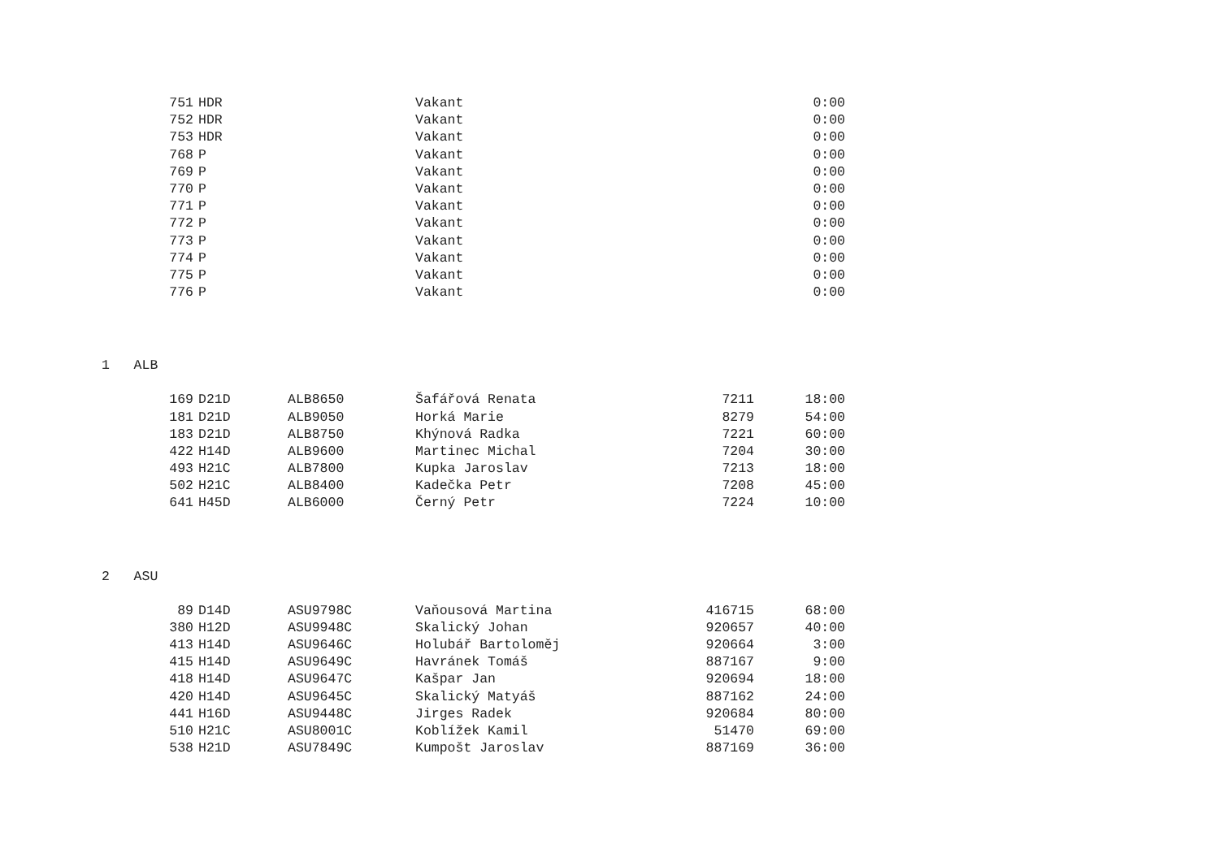| 751 | HDR | | Vakant | | 0:00 |
| 752 | HDR | | Vakant | | 0:00 |
| 753 | HDR | | Vakant | | 0:00 |
| 768 | P | | Vakant | | 0:00 |
| 769 | P | | Vakant | | 0:00 |
| 770 | P | | Vakant | | 0:00 |
| 771 | P | | Vakant | | 0:00 |
| 772 | P | | Vakant | | 0:00 |
| 773 | P | | Vakant | | 0:00 |
| 774 | P | | Vakant | | 0:00 |
| 775 | P | | Vakant | | 0:00 |
| 776 | P | | Vakant | | 0:00 |
1 ALB
| 169 | D21D | ALB8650 | Šafářová Renata | 7211 | 18:00 |
| 181 | D21D | ALB9050 | Horká Marie | 8279 | 54:00 |
| 183 | D21D | ALB8750 | Khýnová Radka | 7221 | 60:00 |
| 422 | H14D | ALB9600 | Martinec Michal | 7204 | 30:00 |
| 493 | H21C | ALB7800 | Kupka Jaroslav | 7213 | 18:00 |
| 502 | H21C | ALB8400 | Kadečka Petr | 7208 | 45:00 |
| 641 | H45D | ALB6000 | Černý Petr | 7224 | 10:00 |
2 ASU
| 89 | D14D | ASU9798C | Vaňousová Martina | 416715 | 68:00 |
| 380 | H12D | ASU9948C | Skalický Johan | 920657 | 40:00 |
| 413 | H14D | ASU9646C | Holubář Bartoloměj | 920664 | 3:00 |
| 415 | H14D | ASU9649C | Havránek Tomáš | 887167 | 9:00 |
| 418 | H14D | ASU9647C | Kašpar Jan | 920694 | 18:00 |
| 420 | H14D | ASU9645C | Skalický Matyáš | 887162 | 24:00 |
| 441 | H16D | ASU9448C | Jirges Radek | 920684 | 80:00 |
| 510 | H21C | ASU8001C | Koblížek Kamil | 51470 | 69:00 |
| 538 | H21D | ASU7849C | Kumpošt Jaroslav | 887169 | 36:00 |